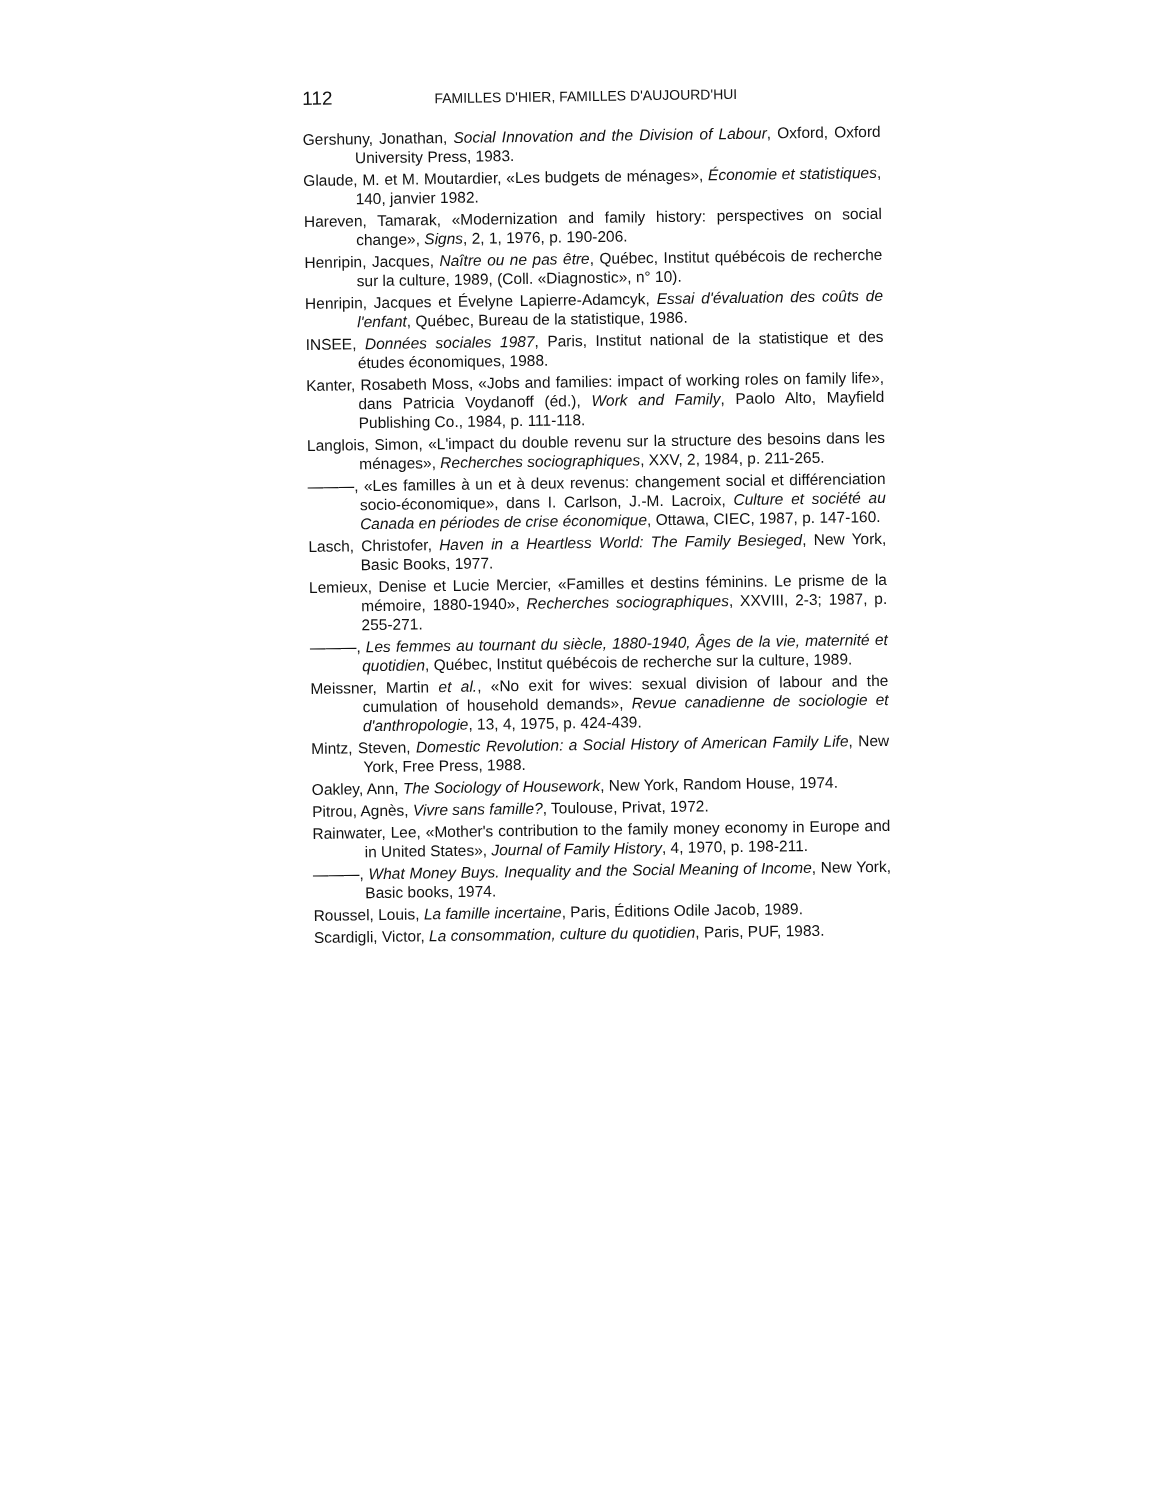112 FAMILLES D'HIER, FAMILLES D'AUJOURD'HUI
Gershuny, Jonathan, Social Innovation and the Division of Labour, Oxford, Oxford University Press, 1983.
Glaude, M. et M. Moutardier, «Les budgets de ménages», Économie et statistiques, 140, janvier 1982.
Hareven, Tamarak, «Modernization and family history: perspectives on social change», Signs, 2, 1, 1976, p. 190-206.
Henripin, Jacques, Naître ou ne pas être, Québec, Institut québécois de recherche sur la culture, 1989, (Coll. «Diagnostic», n° 10).
Henripin, Jacques et Évelyne Lapierre-Adamcyk, Essai d'évaluation des coûts de l'enfant, Québec, Bureau de la statistique, 1986.
INSEE, Données sociales 1987, Paris, Institut national de la statistique et des études économiques, 1988.
Kanter, Rosabeth Moss, «Jobs and families: impact of working roles on family life», dans Patricia Voydanoff (éd.), Work and Family, Paolo Alto, Mayfield Publishing Co., 1984, p. 111-118.
Langlois, Simon, «L'impact du double revenu sur la structure des besoins dans les ménages», Recherches sociographiques, XXV, 2, 1984, p. 211-265.
———, «Les familles à un et à deux revenus: changement social et différenciation socio-économique», dans I. Carlson, J.-M. Lacroix, Culture et société au Canada en périodes de crise économique, Ottawa, CIEC, 1987, p. 147-160.
Lasch, Christofer, Haven in a Heartless World: The Family Besieged, New York, Basic Books, 1977.
Lemieux, Denise et Lucie Mercier, «Familles et destins féminins. Le prisme de la mémoire, 1880-1940», Recherches sociographiques, XXVIII, 2-3; 1987, p. 255-271.
———, Les femmes au tournant du siècle, 1880-1940, Âges de la vie, maternité et quotidien, Québec, Institut québécois de recherche sur la culture, 1989.
Meissner, Martin et al., «No exit for wives: sexual division of labour and the cumulation of household demands», Revue canadienne de sociologie et d'anthropologie, 13, 4, 1975, p. 424-439.
Mintz, Steven, Domestic Revolution: a Social History of American Family Life, New York, Free Press, 1988.
Oakley, Ann, The Sociology of Housework, New York, Random House, 1974.
Pitrou, Agnès, Vivre sans famille?, Toulouse, Privat, 1972.
Rainwater, Lee, «Mother's contribution to the family money economy in Europe and in United States», Journal of Family History, 4, 1970, p. 198-211.
———, What Money Buys. Inequality and the Social Meaning of Income, New York, Basic books, 1974.
Roussel, Louis, La famille incertaine, Paris, Éditions Odile Jacob, 1989.
Scardigli, Victor, La consommation, culture du quotidien, Paris, PUF, 1983.